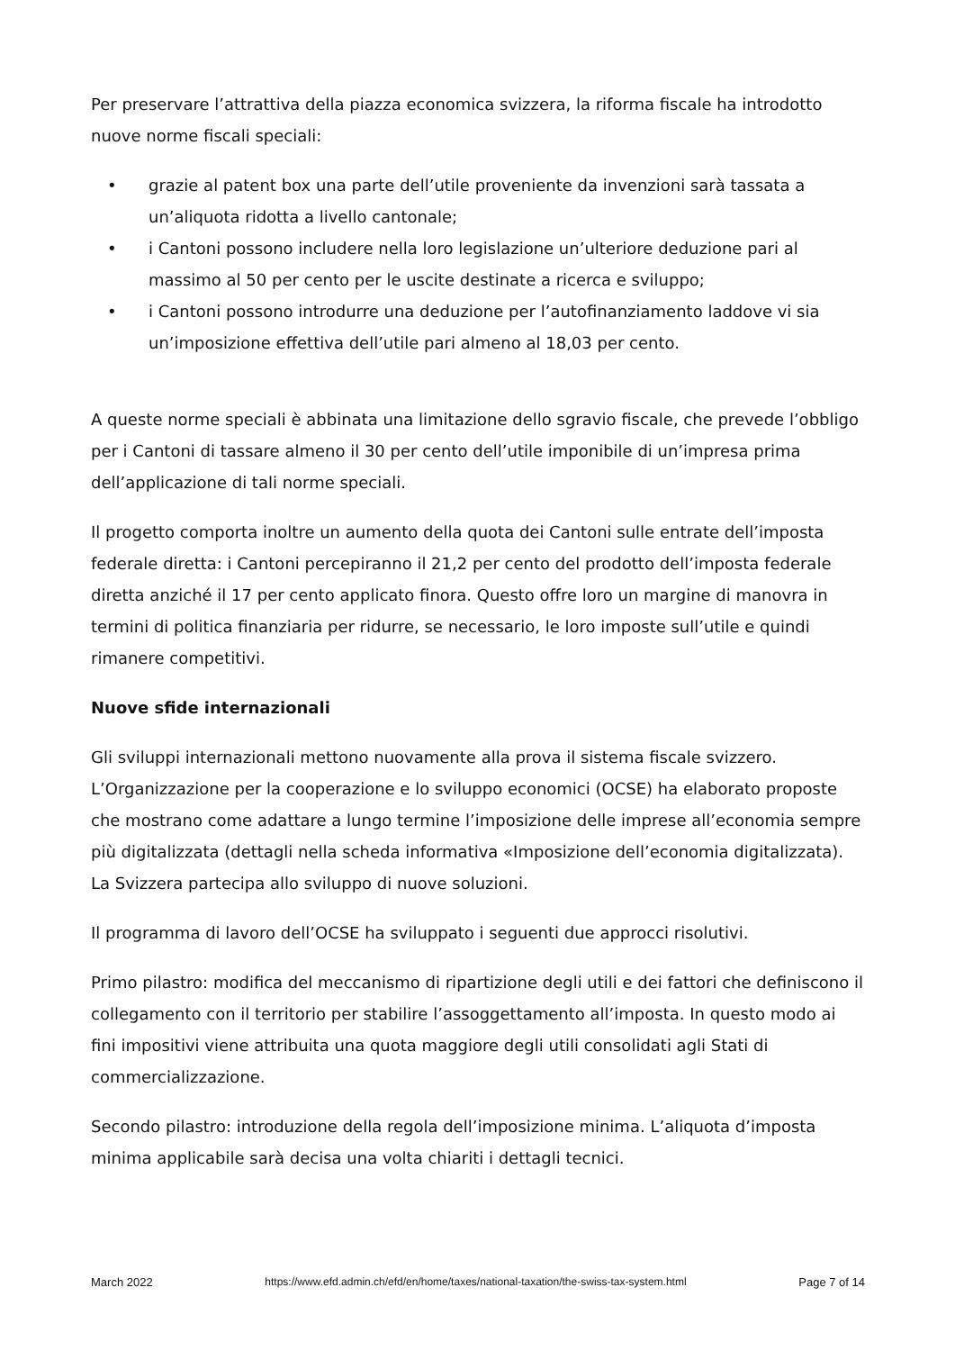Per preservare l’attrattiva della piazza economica svizzera, la riforma fiscale ha introdotto nuove norme fiscali speciali:
• grazie al patent box una parte dell’utile proveniente da invenzioni sarà tassata a un’aliquota ridotta a livello cantonale;
• i Cantoni possono includere nella loro legislazione un’ulteriore deduzione pari al massimo al 50 per cento per le uscite destinate a ricerca e sviluppo;
• i Cantoni possono introdurre una deduzione per l’autofinanziamento laddove vi sia un’imposizione effettiva dell’utile pari almeno al 18,03 per cento.
A queste norme speciali è abbinata una limitazione dello sgravio fiscale, che prevede l’obbligo per i Cantoni di tassare almeno il 30 per cento dell’utile imponibile di un’impresa prima dell’applicazione di tali norme speciali.
Il progetto comporta inoltre un aumento della quota dei Cantoni sulle entrate dell’imposta federale diretta: i Cantoni percepiranno il 21,2 per cento del prodotto dell’imposta federale diretta anziché il 17 per cento applicato finora. Questo offre loro un margine di manovra in termini di politica finanziaria per ridurre, se necessario, le loro imposte sull’utile e quindi rimanere competitivi.
Nuove sfide internazionali
Gli sviluppi internazionali mettono nuovamente alla prova il sistema fiscale svizzero. L’Organizzazione per la cooperazione e lo sviluppo economici (OCSE) ha elaborato proposte che mostrano come adattare a lungo termine l’imposizione delle imprese all’economia sempre più digitalizzata (dettagli nella scheda informativa «Imposizione dell’economia digitalizzata). La Svizzera partecipa allo sviluppo di nuove soluzioni.
Il programma di lavoro dell’OCSE ha sviluppato i seguenti due approcci risolutivi.
Primo pilastro: modifica del meccanismo di ripartizione degli utili e dei fattori che definiscono il collegamento con il territorio per stabilire l’assoggettamento all’imposta. In questo modo ai fini impositivi viene attribuita una quota maggiore degli utili consolidati agli Stati di commercializzazione.
Secondo pilastro: introduzione della regola dell’imposizione minima. L’aliquota d’imposta minima applicabile sarà decisa una volta chiariti i dettagli tecnici.
March 2022 https://www.efd.admin.ch/efd/en/home/taxes/national-taxation/the-swiss-tax-system.html Page 7 of 14